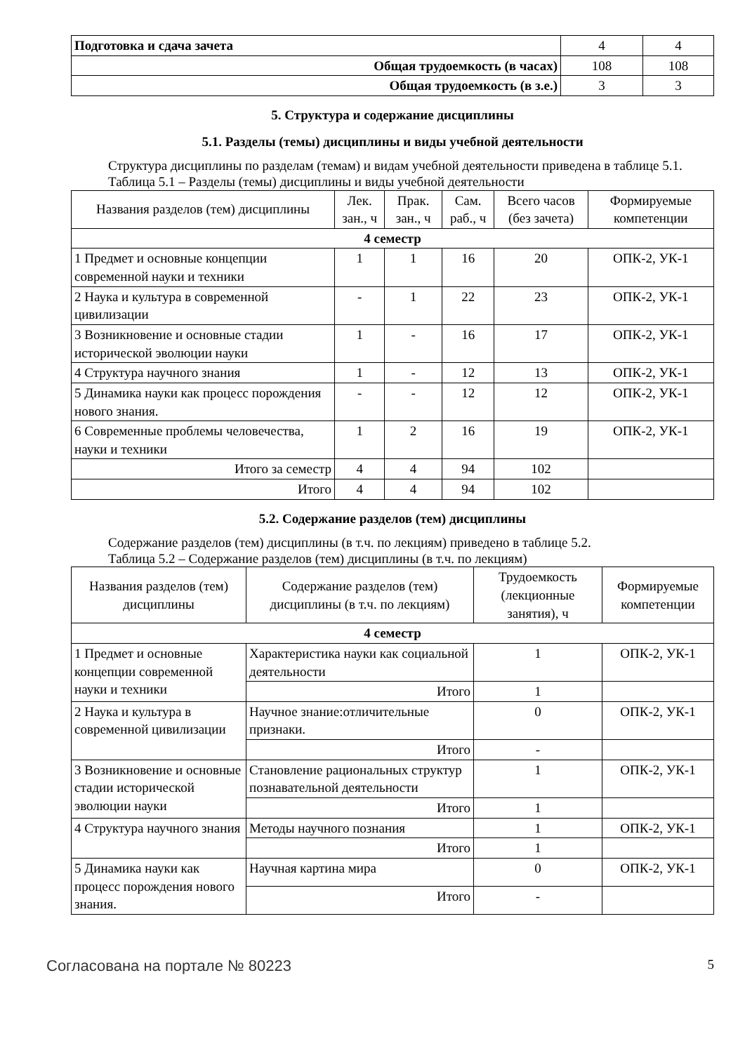| Подготовка и сдача зачета | 4 | 4 |
| Общая трудоемкость (в часах) | 108 | 108 |
| Общая трудоемкость (в з.е.) | 3 | 3 |
5. Структура и содержание дисциплины
5.1. Разделы (темы) дисциплины и виды учебной деятельности
Структура дисциплины по разделам (темам) и видам учебной деятельности приведена в таблице 5.1.
Таблица 5.1 – Разделы (темы) дисциплины и виды учебной деятельности
| Названия разделов (тем) дисциплины | Лек. зан., ч | Прак. зан., ч | Сам. раб., ч | Всего часов (без зачета) | Формируемые компетенции |
| --- | --- | --- | --- | --- | --- |
| 4 семестр | | | | | |
| 1 Предмет и основные концепции современной науки и техники | 1 | 1 | 16 | 20 | ОПК-2, УК-1 |
| 2 Наука и культура в современной цивилизации | - | 1 | 22 | 23 | ОПК-2, УК-1 |
| 3 Возникновение и основные стадии исторической эволюции науки | 1 | - | 16 | 17 | ОПК-2, УК-1 |
| 4 Структура научного знания | 1 | - | 12 | 13 | ОПК-2, УК-1 |
| 5 Динамика науки как процесс порождения нового знания. | - | - | 12 | 12 | ОПК-2, УК-1 |
| 6 Современные проблемы человечества, науки и техники | 1 | 2 | 16 | 19 | ОПК-2, УК-1 |
| Итого за семестр | 4 | 4 | 94 | 102 | |
| Итого | 4 | 4 | 94 | 102 | |
5.2. Содержание разделов (тем) дисциплины
Содержание разделов (тем) дисциплины (в т.ч. по лекциям) приведено в таблице 5.2.
Таблица 5.2 – Содержание разделов (тем) дисциплины (в т.ч. по лекциям)
| Названия разделов (тем) дисциплины | Содержание разделов (тем) дисциплины (в т.ч. по лекциям) | Трудоемкость (лекционные занятия), ч | Формируемые компетенции |
| --- | --- | --- | --- |
| 4 семестр | | | |
| 1 Предмет и основные концепции современной науки и техники | Характеристика науки как социальной деятельности | 1 | ОПК-2, УК-1 |
| | Итого | 1 | |
| 2 Наука и культура в современной цивилизации | Научное знание:отличительные признаки. | 0 | ОПК-2, УК-1 |
| | Итого | - | |
| 3 Возникновение и основные стадии исторической эволюции науки | Становление рациональных структур познавательной деятельности | 1 | ОПК-2, УК-1 |
| | Итого | 1 | |
| 4 Структура научного знания | Методы научного познания | 1 | ОПК-2, УК-1 |
| | Итого | 1 | |
| 5 Динамика науки как процесс порождения нового знания. | Научная картина мира | 0 | ОПК-2, УК-1 |
| | Итого | - | |
Согласована на портале № 80223 5